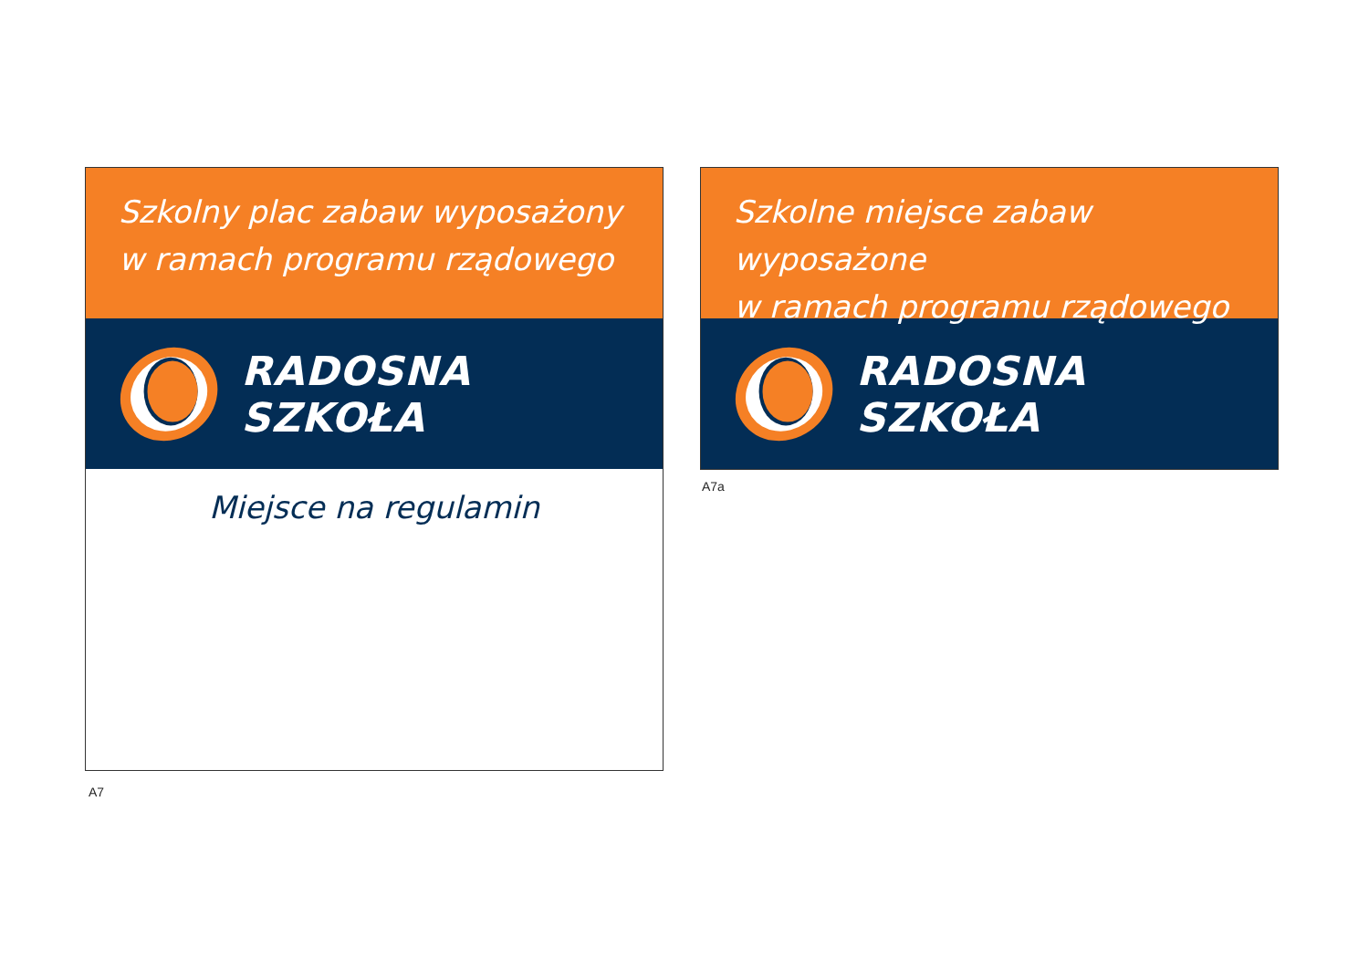Szkolny plac zabaw wyposażony
w ramach programu rządowego
RADOSNA SZKOŁA
Miejsce na regulamin
A7
Szkolne miejsce zabaw wyposażone
w ramach programu rządowego
RADOSNA SZKOŁA
A7a